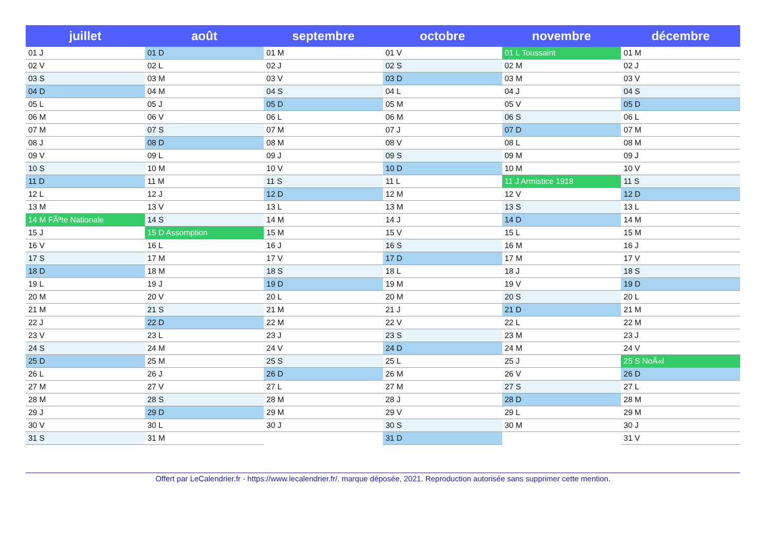| juillet | août | septembre | octobre | novembre | décembre |
| --- | --- | --- | --- | --- | --- |
| 01 J | 01 D | 01 M | 01 V | 01 L Toussaint | 01 M |
| 02 V | 02 L | 02 J | 02 S | 02 M | 02 J |
| 03 S | 03 M | 03 V | 03 D | 03 M | 03 V |
| 04 D | 04 M | 04 S | 04 L | 04 J | 04 S |
| 05 L | 05 J | 05 D | 05 M | 05 V | 05 D |
| 06 M | 06 V | 06 L | 06 M | 06 S | 06 L |
| 07 M | 07 S | 07 M | 07 J | 07 D | 07 M |
| 08 J | 08 D | 08 M | 08 V | 08 L | 08 M |
| 09 V | 09 L | 09 J | 09 S | 09 M | 09 J |
| 10 S | 10 M | 10 V | 10 D | 10 M | 10 V |
| 11 D | 11 M | 11 S | 11 L | 11 J Armistice 1918 | 11 S |
| 12 L | 12 J | 12 D | 12 M | 12 V | 12 D |
| 13 M | 13 V | 13 L | 13 M | 13 S | 13 L |
| 14 M FÃªte Nationale | 14 S | 14 M | 14 J | 14 D | 14 M |
| 15 J | 15 D Assomption | 15 M | 15 V | 15 L | 15 M |
| 16 V | 16 L | 16 J | 16 S | 16 M | 16 J |
| 17 S | 17 M | 17 V | 17 D | 17 M | 17 V |
| 18 D | 18 M | 18 S | 18 L | 18 J | 18 S |
| 19 L | 19 J | 19 D | 19 M | 19 V | 19 D |
| 20 M | 20 V | 20 L | 20 M | 20 S | 20 L |
| 21 M | 21 S | 21 M | 21 J | 21 D | 21 M |
| 22 J | 22 D | 22 M | 22 V | 22 L | 22 M |
| 23 V | 23 L | 23 J | 23 S | 23 M | 23 J |
| 24 S | 24 M | 24 V | 24 D | 24 M | 24 V |
| 25 D | 25 M | 25 S | 25 L | 25 J | 25 S NoÃ«l |
| 26 L | 26 J | 26 D | 26 M | 26 V | 26 D |
| 27 M | 27 V | 27 L | 27 M | 27 S | 27 L |
| 28 M | 28 S | 28 M | 28 J | 28 D | 28 M |
| 29 J | 29 D | 29 M | 29 V | 29 L | 29 M |
| 30 V | 30 L | 30 J | 30 S | 30 M | 30 J |
| 31 S | 31 M | | 31 D | | 31 V |
Offert par LeCalendrier.fr - https://www.lecalendrier.fr/. marque déposée, 2021. Reproduction autorisée sans supprimer cette mention.